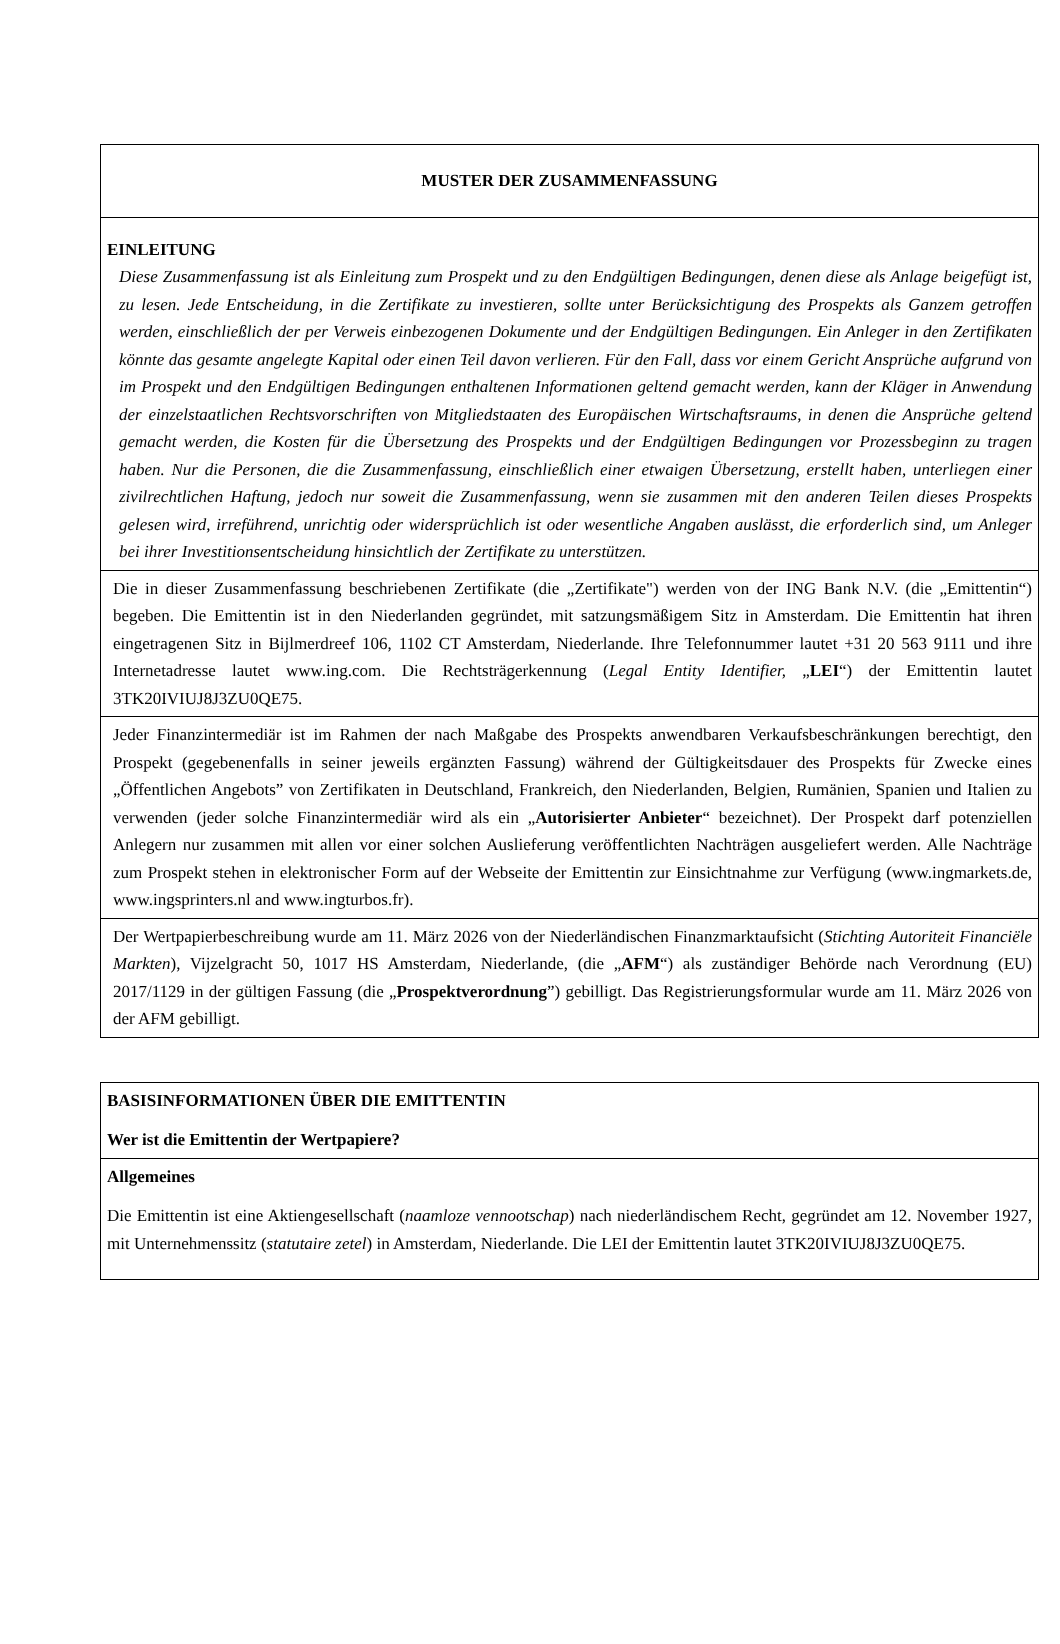| MUSTER DER ZUSAMMENFASSUNG |
| EINLEITUNG Diese Zusammenfassung ist als Einleitung zum Prospekt und zu den Endgültigen Bedingungen, denen diese als Anlage beigefügt ist, zu lesen. Jede Entscheidung, in die Zertifikate zu investieren, sollte unter Berücksichtigung des Prospekts als Ganzem getroffen werden, einschließlich der per Verweis einbezogenen Dokumente und der Endgültigen Bedingungen. Ein Anleger in den Zertifikaten könnte das gesamte angelegte Kapital oder einen Teil davon verlieren. Für den Fall, dass vor einem Gericht Ansprüche aufgrund von im Prospekt und den Endgültigen Bedingungen enthaltenen Informationen geltend gemacht werden, kann der Kläger in Anwendung der einzelstaatlichen Rechtsvorschriften von Mitgliedstaaten des Europäischen Wirtschaftsraums, in denen die Ansprüche geltend gemacht werden, die Kosten für die Übersetzung des Prospekts und der Endgültigen Bedingungen vor Prozessbeginn zu tragen haben. Nur die Personen, die die Zusammenfassung, einschließlich einer etwaigen Übersetzung, erstellt haben, unterliegen einer zivilrechtlichen Haftung, jedoch nur soweit die Zusammenfassung, wenn sie zusammen mit den anderen Teilen dieses Prospekts gelesen wird, irreführend, unrichtig oder widersprüchlich ist oder wesentliche Angaben auslässt, die erforderlich sind, um Anleger bei ihrer Investitionsentscheidung hinsichtlich der Zertifikate zu unterstützen. |
| Die in dieser Zusammenfassung beschriebenen Zertifikate (die „Zertifikate") werden von der ING Bank N.V. (die „Emittentin“) begeben. Die Emittentin ist in den Niederlanden gegründet, mit satzungsmäßigem Sitz in Amsterdam. Die Emittentin hat ihren eingetragenen Sitz in Bijlmerdreef 106, 1102 CT Amsterdam, Niederlande. Ihre Telefonnummer lautet +31 20 563 9111 und ihre Internetadresse lautet www.ing.com. Die Rechtsträgerkennung ( Legal Entity Identifier, „ LEI “) der Emittentin lautet 3TK20IVIUJ8J3ZU0QE75. |
| Jeder Finanzintermediär ist im Rahmen der nach Maßgabe des Prospekts anwendbaren Verkaufsbeschränkungen berechtigt, den Prospekt (gegebenenfalls in seiner jeweils ergänzten Fassung) während der Gültigkeitsdauer des Prospekts für Zwecke eines „Öffentlichen Angebots” von Zertifikaten in Deutschland, Frankreich, den Niederlanden, Belgien, Rumänien, Spanien und Italien zu verwenden (jeder solche Finanzintermediär wird als ein „ Autorisierter Anbieter “ bezeichnet). Der Prospekt darf potenziellen Anlegern nur zusammen mit allen vor einer solchen Auslieferung veröffentlichten Nachträgen ausgeliefert werden. Alle Nachträge zum Prospekt stehen in elektronischer Form auf der Webseite der Emittentin zur Einsichtnahme zur Verfügung (www.ingmarkets.de, www.ingsprinters.nl and www.ingturbos.fr). |
| Der Wertpapierbeschreibung wurde am 11. März 2026 von der Niederländischen Finanzmarktaufsicht ( Stichting Autoriteit Financiële Markten ), Vijzelgracht 50, 1017 HS Amsterdam, Niederlande, (die „ AFM “) als zuständiger Behörde nach Verordnung (EU) 2017/1129 in der gültigen Fassung (die „ Prospektverordnung ”) gebilligt. Das Registrierungsformular wurde am 11. März 2026 von der AFM gebilligt. |
| BASISINFORMATIONEN ÜBER DIE EMITTENTIN Wer ist die Emittentin der Wertpapiere? |
| Allgemeines Die Emittentin ist eine Aktiengesellschaft ( naamloze vennootschap ) nach niederländischem Recht, gegründet am 12. November 1927, mit Unternehmenssitz ( statutaire zetel ) in Amsterdam, Niederlande. Die LEI der Emittentin lautet 3TK20IVIUJ8J3ZU0QE75. |